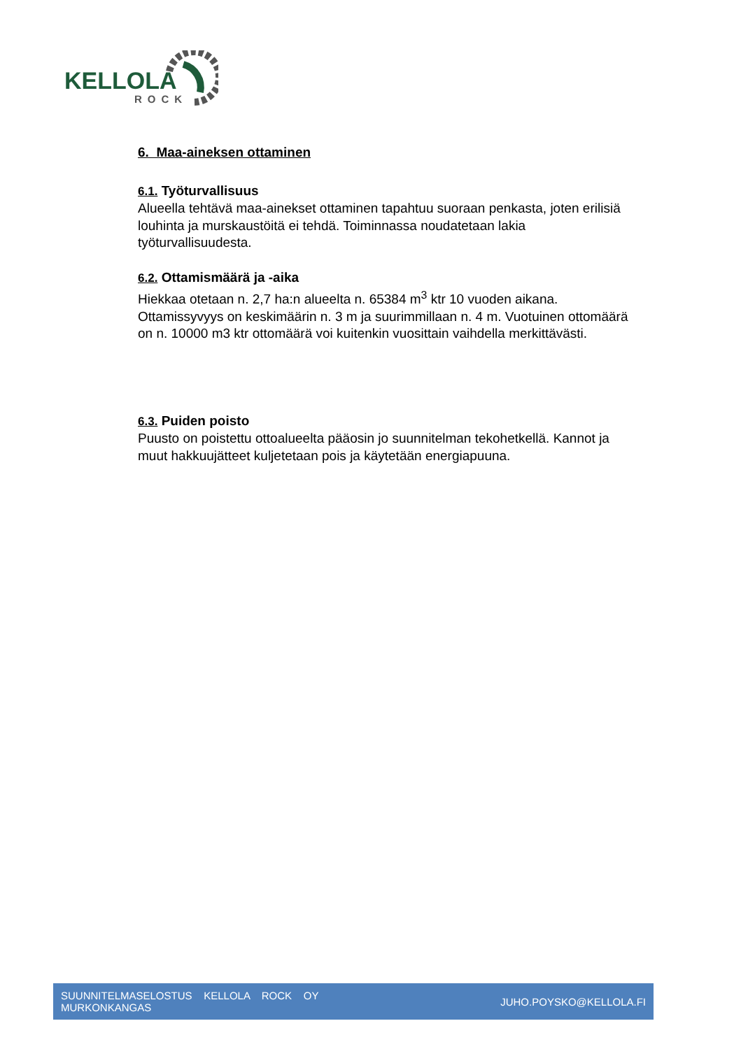KELLOLA
ROCK
6. Maa-aineksen ottaminen
6.1. Työturvallisuus
Alueella tehtävä maa-ainekset ottaminen tapahtuu suoraan penkasta, joten erilisiä louhinta ja murskaustöitä ei tehdä. Toiminnassa noudatetaan lakia työturvallisuudesta.
6.2. Ottamismäärä ja -aika
Hiekkaa otetaan n. 2,7 ha:n alueelta n. 65384 m<sup>3</sup> ktr 10 vuoden aikana. Ottamissyvyys on keskimäärin n. 3 m ja suurimmillaan n. 4 m. Vuotuinen ottomäärä on n. 10000 m3 ktr ottomäärä voi kuitenkin vuosittain vaihdella merkittävästi.
6.3. Puiden poisto
Puusto on poistettu ottoalueelta pääosin jo suunnitelman tekohetkellä. Kannot ja muut hakkuujätteet kuljetetaan pois ja käytetään energiapuuna.
SUUNNITELMASELOSTUS KELLOLA ROCK OY
MURKONKANGAS
JUHO.POYSKO@KELLOLA.FI